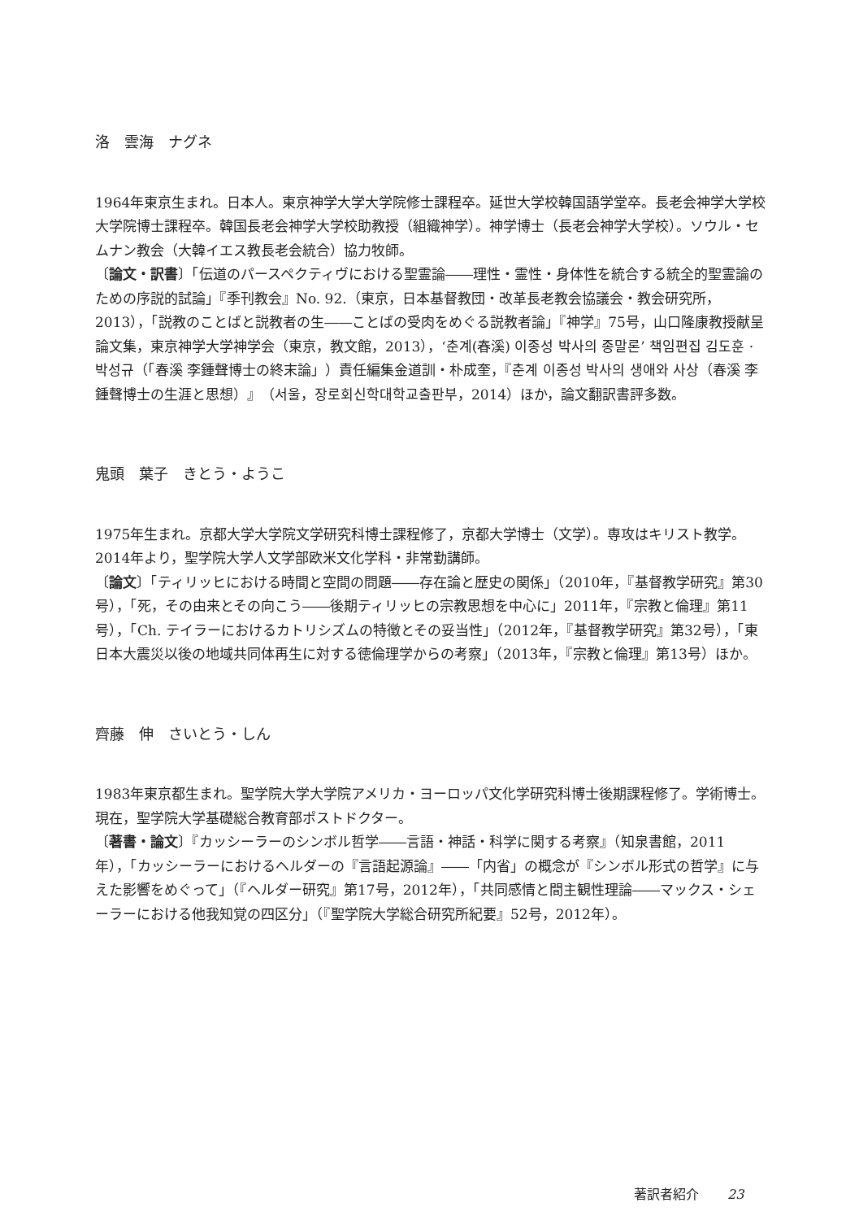洛　雲海　ナグネ
1964年東京生まれ。日本人。東京神学大学大学院修士課程卒。延世大学校韓国語学堂卒。長老会神学大学校大学院博士課程卒。韓国長老会神学大学校助教授（組織神学）。神学博士（長老会神学大学校）。ソウル・セムナン教会（大韓イエス教長老会統合）協力牧師。
〔論文・訳書〕「伝道のパースペクティヴにおける聖霊論――理性・霊性・身体性を統合する統全的聖霊論のための序説的試論」『季刊教会』No. 92.（東京，日本基督教団・改革長老教会協議会・教会研究所，2013），「説教のことばと説教者の生――ことばの受肉をめぐる説教者論」『神学』75号，山口隆康教授献呈論文集，東京神学大学神学会（東京，教文館，2013），‘춘계(春溪) 이종성 박사의 종말론’ 책임편집 김도훈 · 박성규（「春溪 李鍾聲博士の終末論」）責任編集金道訓・朴成奎，『춘계 이종성 박사의 생애와 사상（春溪 李鍾聲博士の生涯と思想）』（서울，장로회신학대학교출판부，2014）ほか，論文翻訳書評多数。
鬼頭　葉子　きとう・ようこ
1975年生まれ。京都大学大学院文学研究科博士課程修了，京都大学博士（文学）。専攻はキリスト教学。2014年より，聖学院大学人文学部欧米文化学科・非常勤講師。
〔論文〕「ティリッヒにおける時間と空間の問題――存在論と歴史の関係」（2010年，『基督教学研究』第30号），「死，その由来とその向こう――後期ティリッヒの宗教思想を中心に」2011年，『宗教と倫理』第11号），「Ch. テイラーにおけるカトリシズムの特徴とその妥当性」（2012年，『基督教学研究』第32号），「東日本大震災以後の地域共同体再生に対する徳倫理学からの考察」（2013年，『宗教と倫理』第13号）ほか。
齊藤　伸　さいとう・しん
1983年東京都生まれ。聖学院大学大学院アメリカ・ヨーロッパ文化学研究科博士後期課程修了。学術博士。現在，聖学院大学基礎総合教育部ポストドクター。
〔著書・論文〕『カッシーラーのシンボル哲学――言語・神話・科学に関する考察』（知泉書館，2011年），「カッシーラーにおけるヘルダーの『言語起源論』――「内省」の概念が『シンボル形式の哲学』に与えた影響をめぐって」（『ヘルダー研究』第17号，2012年），「共同感情と間主観性理論――マックス・シェーラーにおける他我知覚の四区分」（『聖学院大学総合研究所紀要』52号，2012年）。
著訳者紹介 23